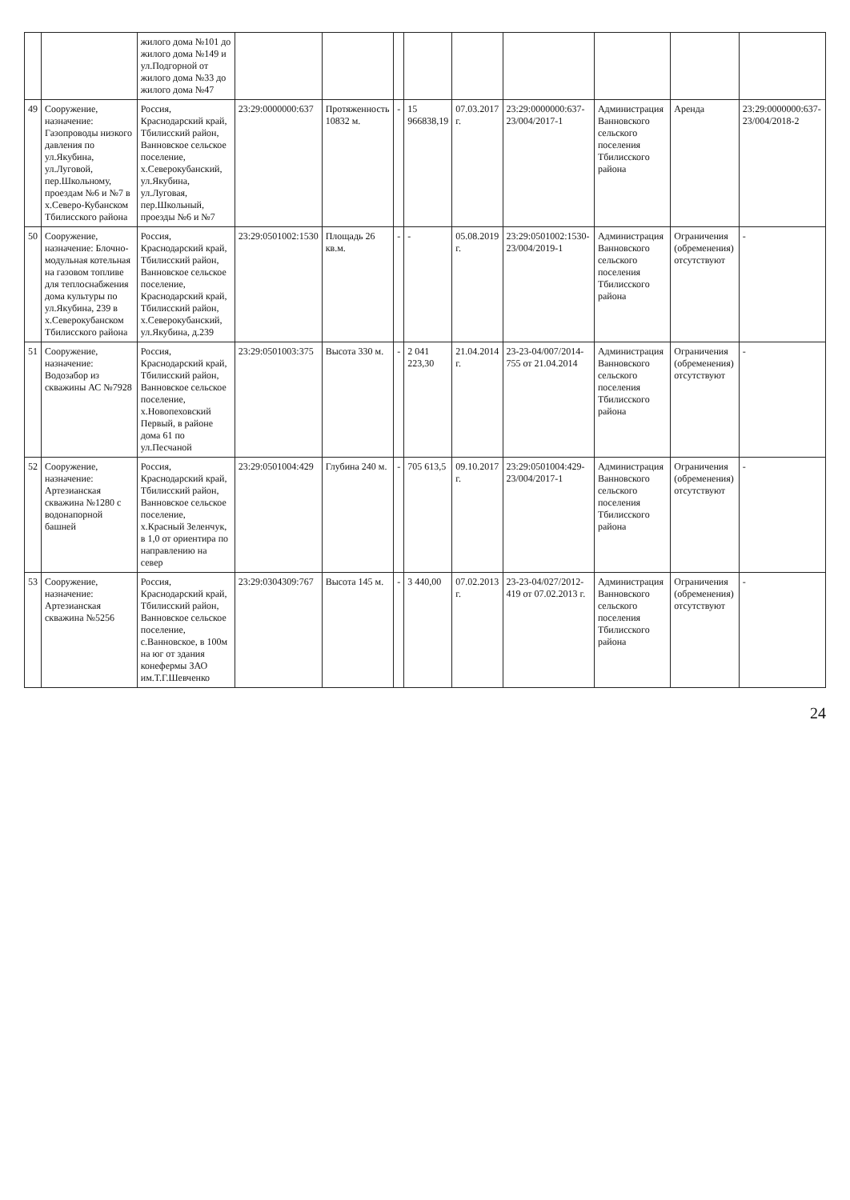| | | жилого дома №101 до жилого дома №149 и ул.Подгорной от жилого дома №33 до жилого дома №47 | | | | | | | | | |
| 49 | Сооружение, назначение: Газопроводы низкого давления по ул.Якубина, ул.Луговой, пер.Школьному, проездам №6 и №7 в х.Северо-Кубанском Тбилисского района | Россия, Краснодарский край, Тбилисский район, Ванновское сельское поселение, х.Северокубанский, ул.Якубина, ул.Луговая, пер.Школьный, проезды №6 и №7 | 23:29:0000000:637 | Протяженность 10832 м. | - | 15 966838,19 | 07.03.2017 г. | 23:29:0000000:637-23/004/2017-1 | Администрация Ванновского сельского поселения Тбилисского района | Аренда | 23:29:0000000:637-23/004/2018-2 |
| 50 | Сооружение, назначение: Блочно-модульная котельная на газовом топливе для теплоснабжения дома культуры по ул.Якубина, 239 в х.Северокубанском Тбилисского района | Россия, Краснодарский край, Тбилисский район, Ванновское сельское поселение, Краснодарский край, Тбилисский район, х.Северокубанский, ул.Якубина, д.239 | 23:29:0501002:1530 | Площадь 26 кв.м. | - | - | 05.08.2019 г. | 23:29:0501002:1530-23/004/2019-1 | Администрация Ванновского сельского поселения Тбилисского района | Ограничения (обременения) отсутствуют | - |
| 51 | Сооружение, назначение: Водозабор из скважины АС №7928 | Россия, Краснодарский край, Тбилисский район, Ванновское сельское поселение, х.Новопеховский Первый, в районе дома 61 по ул.Песчаной | 23:29:0501003:375 | Высота 330 м. | - | 2 041 223,30 | 21.04.2014 г. | 23-23-04/007/2014-755 от 21.04.2014 | Администрация Ванновского сельского поселения Тбилисского района | Ограничения (обременения) отсутствуют | - |
| 52 | Сооружение, назначение: Артезианская скважина №1280 с водонапорной башней | Россия, Краснодарский край, Тбилисский район, Ванновское сельское поселение, х.Красный Зеленчук, в 1,0 от ориентира по направлению на север | 23:29:0501004:429 | Глубина 240 м. | - | 705 613,5 | 09.10.2017 г. | 23:29:0501004:429-23/004/2017-1 | Администрация Ванновского сельского поселения Тбилисского района | Ограничения (обременения) отсутствуют | - |
| 53 | Сооружение, назначение: Артезианская скважина №5256 | Россия, Краснодарский край, Тбилисский район, Ванновское сельское поселение, с.Ванновское, в 100м на юг от здания конефермы ЗАО им.Т.Г.Шевченко | 23:29:0304309:767 | Высота 145 м. | - | 3 440,00 | 07.02.2013 г. | 23-23-04/027/2012-419 от 07.02.2013 г. | Администрация Ванновского сельского поселения Тбилисского района | Ограничения (обременения) отсутствуют | - |
24